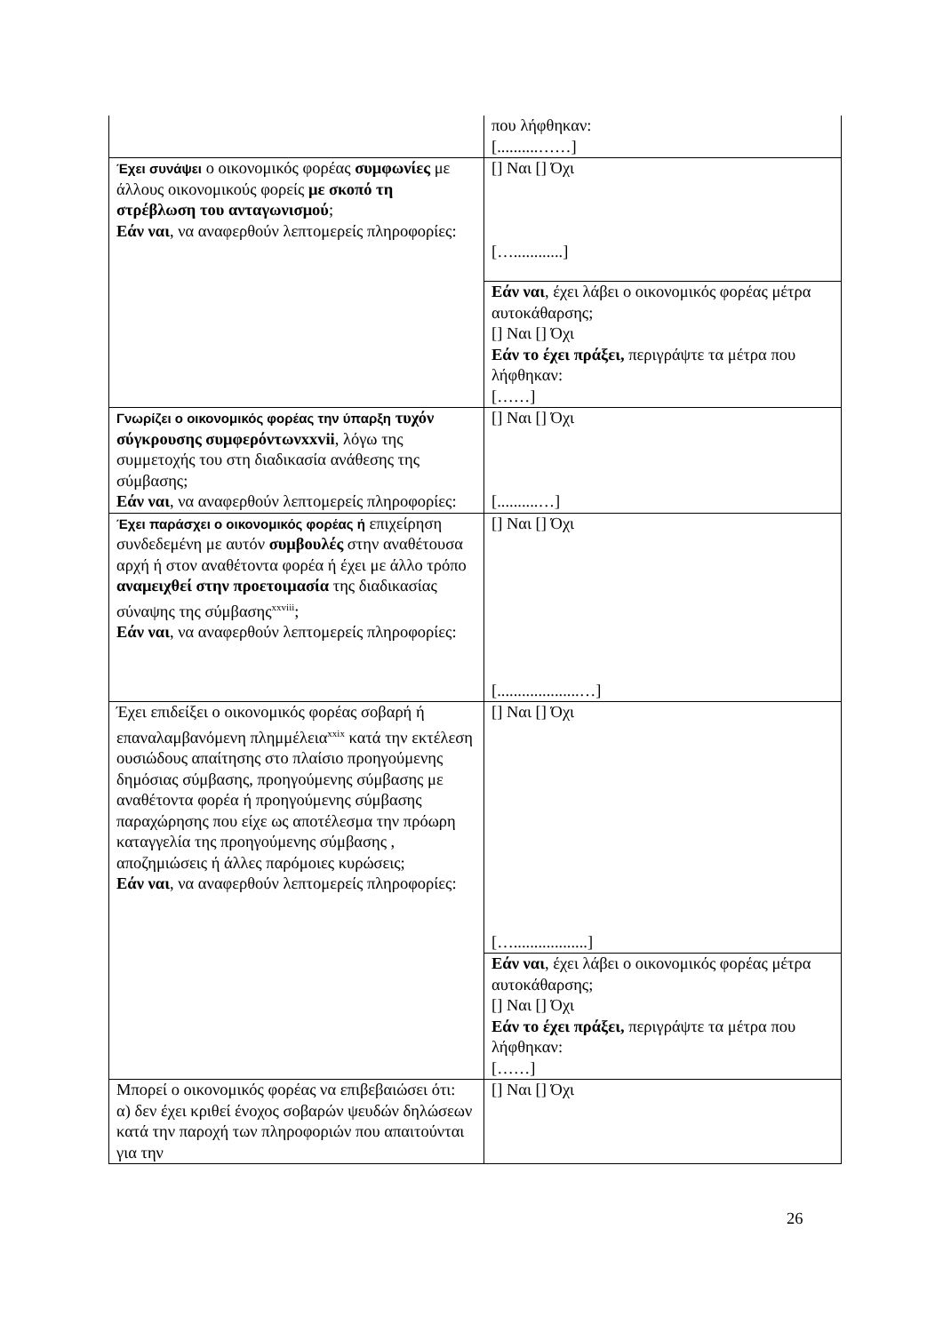| | που λήφθηκαν: [..........……] |
| Έχει συνάψει ο οικονομικός φορέας συμφωνίες με άλλους οικονομικούς φορείς με σκοπό τη στρέβλωση του ανταγωνισμού ; Εάν ναι , να αναφερθούν λεπτομερείς πληροφορίες: | [] Ναι [] Όχι […............] |
| | Εάν ναι , έχει λάβει ο οικονομικός φορέας μέτρα αυτοκάθαρσης; [] Ναι [] Όχι Εάν το έχει πράξει, περιγράψτε τα μέτρα που λήφθηκαν: [……] |
| Γνωρίζει ο οικονομικός φορέας την ύπαρξη τυχόν σύγκρουσης συμφερόντωνxxvii , λόγω της συμμετοχής του στη διαδικασία ανάθεσης της σύμβασης; Εάν ναι , να αναφερθούν λεπτομερείς πληροφορίες: | [] Ναι [] Όχι [..........…] |
| Έχει παράσχει ο οικονομικός φορέας ή επιχείρηση συνδεδεμένη με αυτόν συμβουλές στην αναθέτουσα αρχή ή στον αναθέτοντα φορέα ή έχει με άλλο τρόπο αναμειχθεί στην προετοιμασία της διαδικασίας σύναψης της σύμβασης<sup>xxviii</sup>; Εάν ναι , να αναφερθούν λεπτομερείς πληροφορίες: | [] Ναι [] Όχι [....................…] |
| Έχει επιδείξει ο οικονομικός φορέας σοβαρή ή επαναλαμβανόμενη πλημμέλεια<sup>xxix</sup> κατά την εκτέλεση ουσιώδους απαίτησης στο πλαίσιο προηγούμενης δημόσιας σύμβασης, προηγούμενης σύμβασης με αναθέτοντα φορέα ή προηγούμενης σύμβασης παραχώρησης που είχε ως αποτέλεσμα την πρόωρη καταγγελία της προηγούμενης σύμβασης , αποζημιώσεις ή άλλες παρόμοιες κυρώσεις; Εάν ναι , να αναφερθούν λεπτομερείς πληροφορίες: | [] Ναι [] Όχι […..................] |
| | Εάν ναι , έχει λάβει ο οικονομικός φορέας μέτρα αυτοκάθαρσης; [] Ναι [] Όχι Εάν το έχει πράξει, περιγράψτε τα μέτρα που λήφθηκαν: [……] |
| Μπορεί ο οικονομικός φορέας να επιβεβαιώσει ότι: α) δεν έχει κριθεί ένοχος σοβαρών ψευδών δηλώσεων κατά την παροχή των πληροφοριών που απαιτούνται για την | [] Ναι [] Όχι |
26